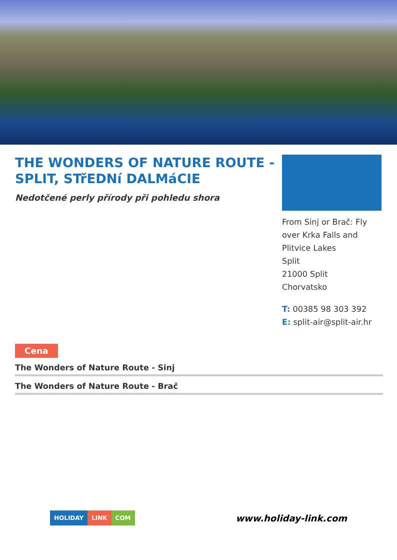THE WONDERS OF NATURE ROUTE - SPLIT, STřEDNí DALMáCIE
Nedotčené perly přírody při pohledu shora
From Sinj or Brač: Fly over Krka Falls and Plitvice Lakes
Split
21000 Split
Chorvatsko
T: 00385 98 303 392
E: split-air@split-air.hr
Cena
The Wonders of Nature Route - Sinj
The Wonders of Nature Route - Brač
HOLIDAY LINK COM
www.holiday-link.com